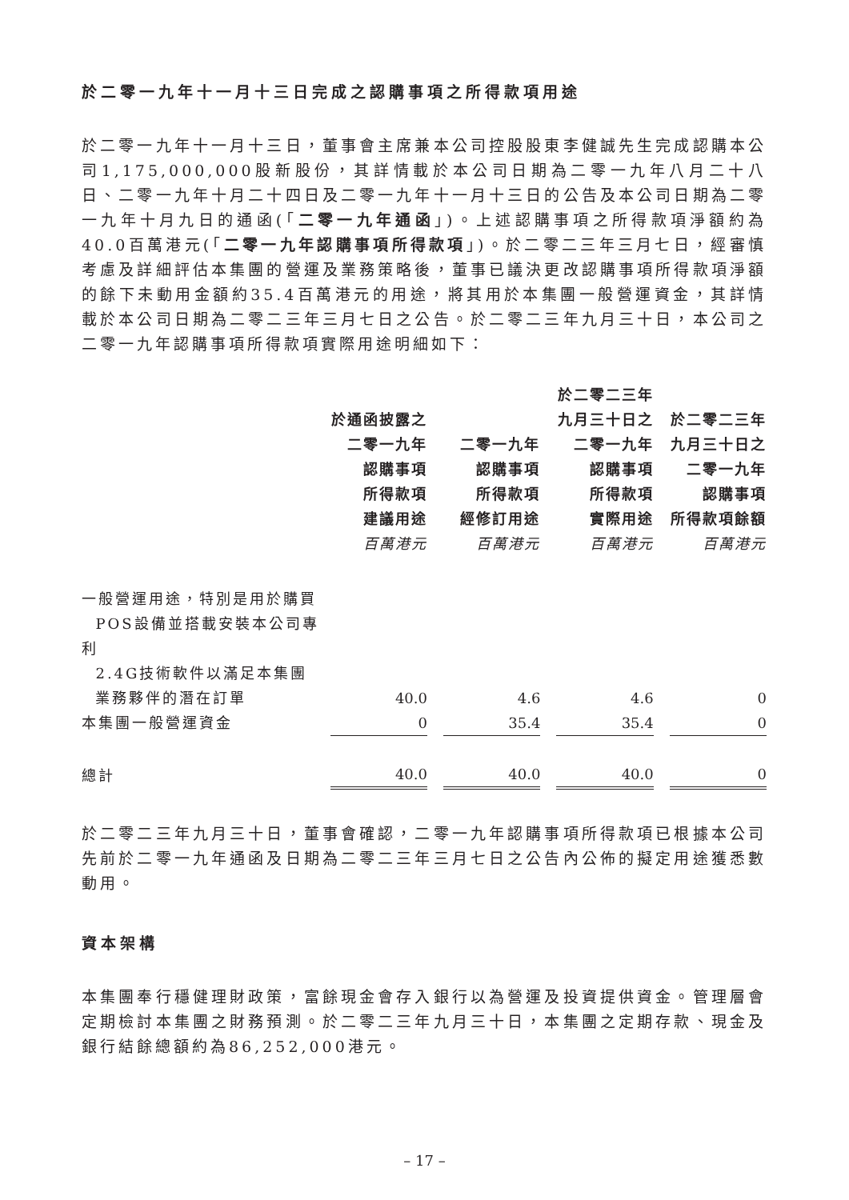於二零一九年十一月十三日完成之認購事項之所得款項用途
於二零一九年十一月十三日，董事會主席兼本公司控股股東李健誠先生完成認購本公司1,175,000,000股新股份，其詳情載於本公司日期為二零一九年八月二十八日、二零一九年十月二十四日及二零一九年十一月十三日的公告及本公司日期為二零一九年十月九日的通函(「二零一九年通函」)。上述認購事項之所得款項淨額約為40.0百萬港元(「二零一九年認購事項所得款項」)。於二零二三年三月七日，經審慎考慮及詳細評估本集團的營運及業務策略後，董事已議決更改認購事項所得款項淨額的餘下未動用金額約35.4百萬港元的用途，將其用於本集團一般營運資金，其詳情載於本公司日期為二零二三年三月七日之公告。於二零二三年九月三十日，本公司之二零一九年認購事項所得款項實際用途明細如下：
| | 於通函披露之 二零一九年 認購事項 所得款項 建議用途 百萬港元 | | 二零一九年 認購事項 所得款項 經修訂用途 百萬港元 | | 於二零二三年 九月三十日之 二零一九年 認購事項 所得款項 實際用途 百萬港元 | | 於二零二三年 九月三十日之 二零一九年 認購事項 所得款項餘額 百萬港元 |
| --- | --- | --- | --- | --- | --- | --- | --- |
| 一般營運用途，特別是用於購買 POS設備並搭載安裝本公司專利 2.4G技術軟件以滿足本集團 業務夥伴的潛在訂單 | 40.0 | | 4.6 | | 4.6 | | 0 |
| 本集團一般營運資金 | 0 | | 35.4 | | 35.4 | | 0 |
| 總計 | 40.0 | | 40.0 | | 40.0 | | 0 |
於二零二三年九月三十日，董事會確認，二零一九年認購事項所得款項已根據本公司先前於二零一九年通函及日期為二零二三年三月七日之公告內公佈的擬定用途獲悉數動用。
資本架構
本集團奉行穩健理財政策，富餘現金會存入銀行以為營運及投資提供資金。管理層會定期檢討本集團之財務預測。於二零二三年九月三十日，本集團之定期存款、現金及銀行結餘總額約為86,252,000港元。
– 17 –